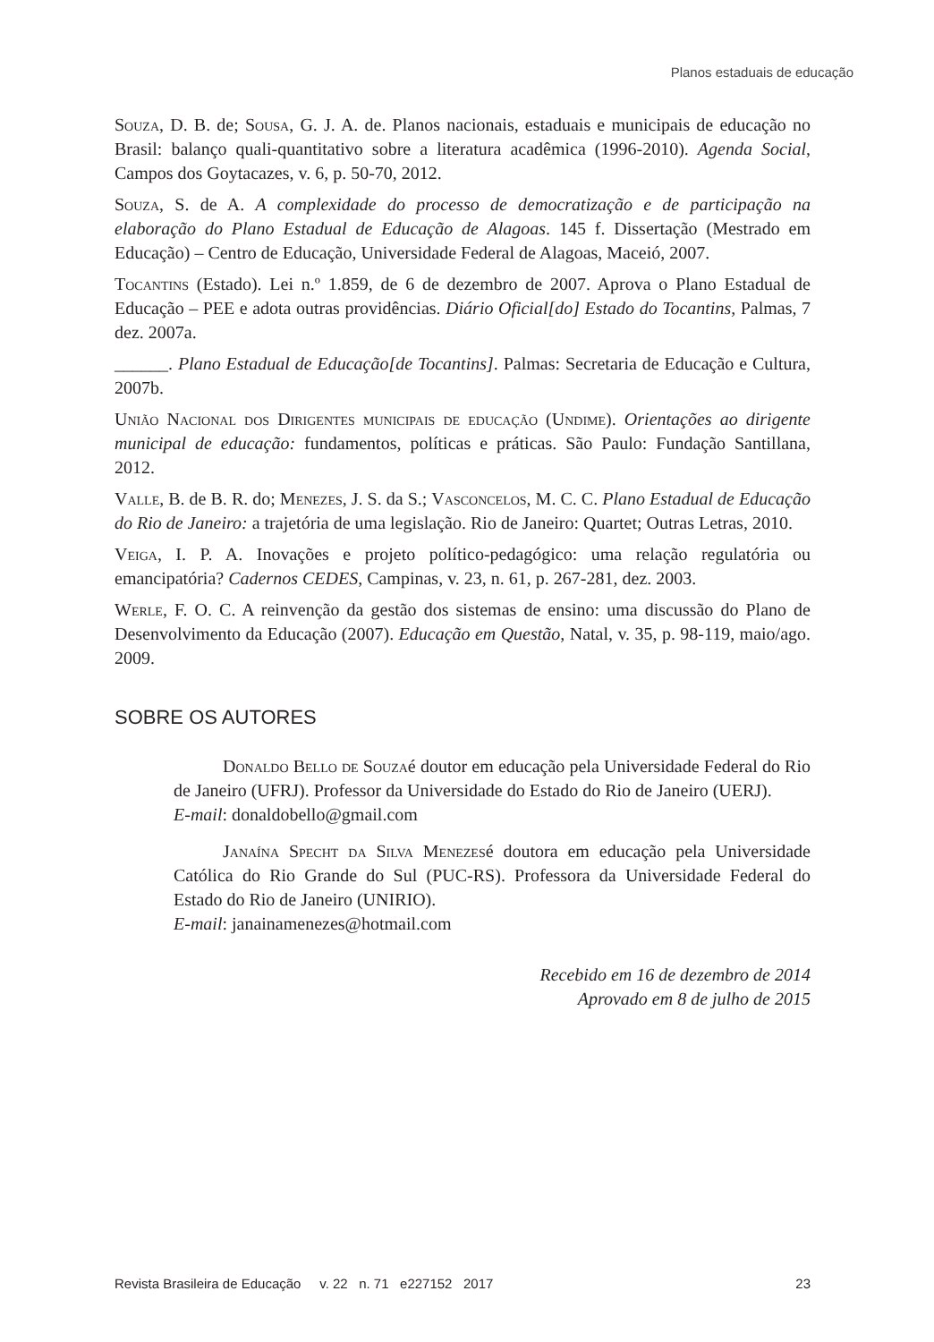Planos estaduais de educação
Souza, D. B. de; Sousa, G. J. A. de. Planos nacionais, estaduais e municipais de educação no Brasil: balanço quali-quantitativo sobre a literatura acadêmica (1996-2010). Agenda Social, Campos dos Goytacazes, v. 6, p. 50-70, 2012.
Souza, S. de A. A complexidade do processo de democratização e de participação na elaboração do Plano Estadual de Educação de Alagoas. 145 f. Dissertação (Mestrado em Educação) – Centro de Educação, Universidade Federal de Alagoas, Maceió, 2007.
Tocantins (Estado). Lei n.º 1.859, de 6 de dezembro de 2007. Aprova o Plano Estadual de Educação – PEE e adota outras providências. Diário Oficial[do] Estado do Tocantins, Palmas, 7 dez. 2007a.
______. Plano Estadual de Educação[de Tocantins]. Palmas: Secretaria de Educação e Cultura, 2007b.
União Nacional dos Dirigentes municipais de educação (Undime). Orientações ao dirigente municipal de educação: fundamentos, políticas e práticas. São Paulo: Fundação Santillana, 2012.
Valle, B. de B. R. do; Menezes, J. S. da S.; Vasconcelos, M. C. C. Plano Estadual de Educação do Rio de Janeiro: a trajetória de uma legislação. Rio de Janeiro: Quartet; Outras Letras, 2010.
Veiga, I. P. A. Inovações e projeto político-pedagógico: uma relação regulatória ou emancipatória? Cadernos CEDES, Campinas, v. 23, n. 61, p. 267-281, dez. 2003.
Werle, F. O. C. A reinvenção da gestão dos sistemas de ensino: uma discussão do Plano de Desenvolvimento da Educação (2007). Educação em Questão, Natal, v. 35, p. 98-119, maio/ago. 2009.
SOBRE OS AUTORES
Donaldo Bello de Souzaé doutor em educação pela Universidade Federal do Rio de Janeiro (UFRJ). Professor da Universidade do Estado do Rio de Janeiro (UERJ).
E-mail: donaldobello@gmail.com
Janaína Specht da Silva Menezesé doutora em educação pela Universidade Católica do Rio Grande do Sul (PUC-RS). Professora da Universidade Federal do Estado do Rio de Janeiro (UNIRIO).
E-mail: janainamenezes@hotmail.com
Recebido em 16 de dezembro de 2014
Aprovado em 8 de julho de 2015
Revista Brasileira de Educação v. 22 n. 71 e227152 2017 23